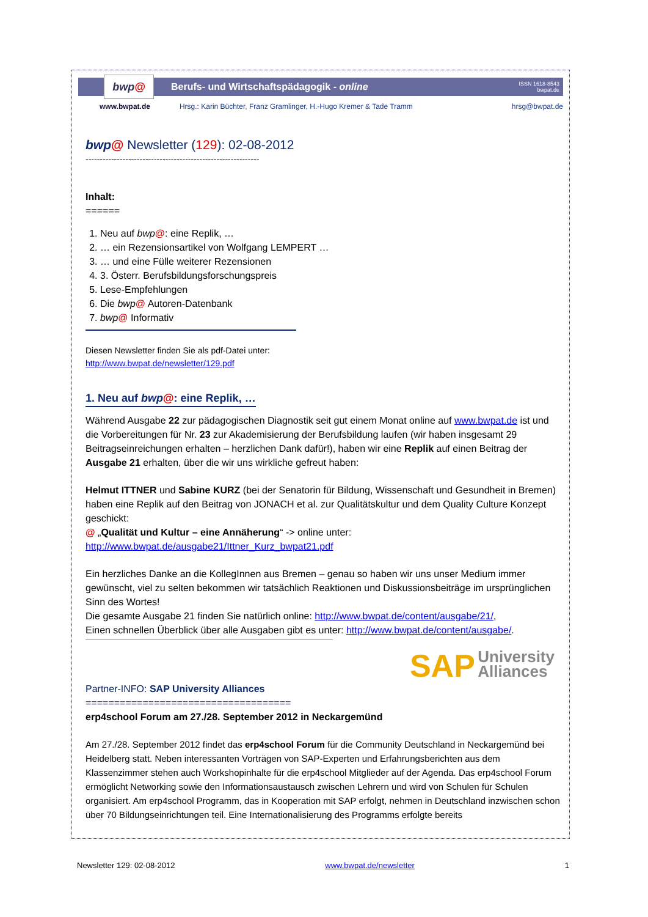bwp @
Berufs- und Wirtschaftspädagogik - online
ISSN 1618-8543
bwpat.de
www.bwpat.de Hrsg.: Karin Büchter, Franz Gramlinger, H.-Hugo Kremer & Tade Tramm hrsg@bwpat.de
bwp@ Newsletter (129): 02-08-2012
-------------------------------------------------------------
Inhalt:
======
1. Neu auf bwp@: eine Replik, …
2. … ein Rezensionsartikel von Wolfgang LEMPERT …
3. … und eine Fülle weiterer Rezensionen
4. 3. Österr. Berufsbildungsforschungspreis
5. Lese-Empfehlungen
6. Die bwp@ Autoren-Datenbank
7. bwp@ Informativ
Diesen Newsletter finden Sie als pdf-Datei unter:
http://www.bwpat.de/newsletter/129.pdf
1. Neu auf bwp@: eine Replik, …
Während Ausgabe 22 zur pädagogischen Diagnostik seit gut einem Monat online auf www.bwpat.de ist und die Vorbereitungen für Nr. 23 zur Akademisierung der Berufsbildung laufen (wir haben insgesamt 29 Beitragseinreichungen erhalten – herzlichen Dank dafür!), haben wir eine Replik auf einen Beitrag der Ausgabe 21 erhalten, über die wir uns wirkliche gefreut haben:
Helmut ITTNER und Sabine KURZ (bei der Senatorin für Bildung, Wissenschaft und Gesundheit in Bremen) haben eine Replik auf den Beitrag von JONACH et al. zur Qualitätskultur und dem Quality Culture Konzept geschickt:
@ „Qualität und Kultur – eine Annäherung“ -> online unter:
http://www.bwpat.de/ausgabe21/Ittner_Kurz_bwpat21.pdf
Ein herzliches Danke an die KollegInnen aus Bremen – genau so haben wir uns unser Medium immer gewünscht, viel zu selten bekommen wir tatsächlich Reaktionen und Diskussionsbeiträge im ursprünglichen Sinn des Wortes!
Die gesamte Ausgabe 21 finden Sie natürlich online: http://www.bwpat.de/content/ausgabe/21/,
Einen schnellen Überblick über alle Ausgaben gibt es unter: http://www.bwpat.de/content/ausgabe/.
SAP University
Alliances
Partner-INFO: SAP University Alliances
====================================
erp4school Forum am 27./28. September 2012 in Neckargemünd
Am 27./28. September 2012 findet das erp4school Forum für die Community Deutschland in Neckargemünd bei Heidelberg statt. Neben interessanten Vorträgen von SAP-Experten und Erfahrungsberichten aus dem Klassenzimmer stehen auch Workshopinhalte für die erp4school Mitglieder auf der Agenda. Das erp4school Forum ermöglicht Networking sowie den Informationsaustausch zwischen Lehrern und wird von Schulen für Schulen organisiert. Am erp4school Programm, das in Kooperation mit SAP erfolgt, nehmen in Deutschland inzwischen schon über 70 Bildungseinrichtungen teil. Eine Internationalisierung des Programms erfolgte bereits
Newsletter 129: 02-08-2012 www.bwpat.de/newsletter 1